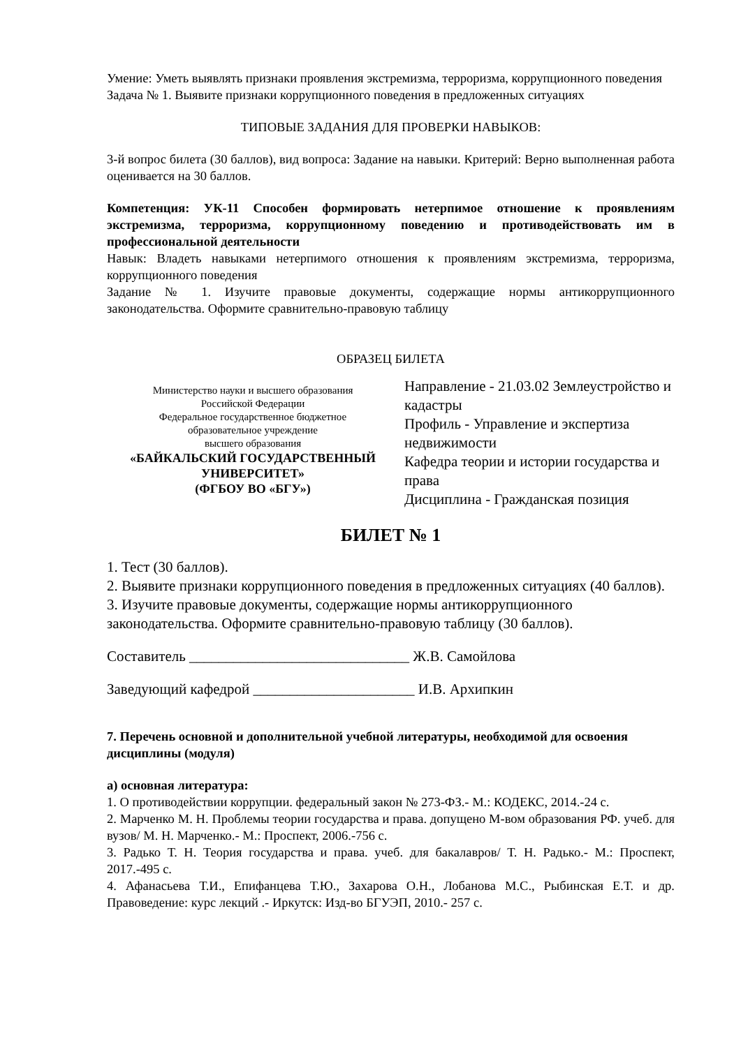Умение: Уметь выявлять признаки проявления экстремизма, терроризма, коррупционного поведения
Задача № 1. Выявите признаки коррупционного поведения в предложенных ситуациях
ТИПОВЫЕ ЗАДАНИЯ ДЛЯ ПРОВЕРКИ НАВЫКОВ:
3-й вопрос билета (30 баллов), вид вопроса: Задание на навыки. Критерий: Верно выполненная работа оценивается на 30 баллов.
Компетенция: УК-11 Способен формировать нетерпимое отношение к проявлениям экстремизма, терроризма, коррупционному поведению и противодействовать им в профессиональной деятельности
Навык: Владеть навыками нетерпимого отношения к проявлениям экстремизма, терроризма, коррупционного поведения
Задание № 1. Изучите правовые документы, содержащие нормы антикоррупционного законодательства. Оформите сравнительно-правовую таблицу
ОБРАЗЕЦ БИЛЕТА
Министерство науки и высшего образования
Российской Федерации
Федеральное государственное бюджетное
образовательное учреждение
высшего образования
«БАЙКАЛЬСКИЙ ГОСУДАРСТВЕННЫЙ
УНИВЕРСИТЕТ»
(ФГБОУ ВО «БГУ»)
Направление - 21.03.02 Землеустройство и кадастры
Профиль - Управление и экспертиза недвижимости
Кафедра теории и истории государства и права
Дисциплина - Гражданская позиция
БИЛЕТ № 1
1. Тест (30 баллов).
2. Выявите признаки коррупционного поведения в предложенных ситуациях (40 баллов).
3. Изучите правовые документы, содержащие нормы антикоррупционного законодательства. Оформите сравнительно-правовую таблицу (30 баллов).
Составитель ______________________________ Ж.В. Самойлова
Заведующий кафедрой ______________________ И.В. Архипкин
7. Перечень основной и дополнительной учебной литературы, необходимой для освоения дисциплины (модуля)
а) основная литература:
1. О противодействии коррупции. федеральный закон № 273-ФЗ.- М.: КОДЕКС, 2014.-24 с.
2. Марченко М. Н. Проблемы теории государства и права. допущено М-вом образования РФ. учеб. для вузов/ М. Н. Марченко.- М.: Проспект, 2006.-756 с.
3. Радько Т. Н. Теория государства и права. учеб. для бакалавров/ Т. Н. Радько.- М.: Проспект, 2017.-495 с.
4. Афанасьева Т.И., Епифанцева Т.Ю., Захарова О.Н., Лобанова М.С., Рыбинская Е.Т. и др. Правоведение: курс лекций .- Иркутск: Изд-во БГУЭП, 2010.- 257 с.